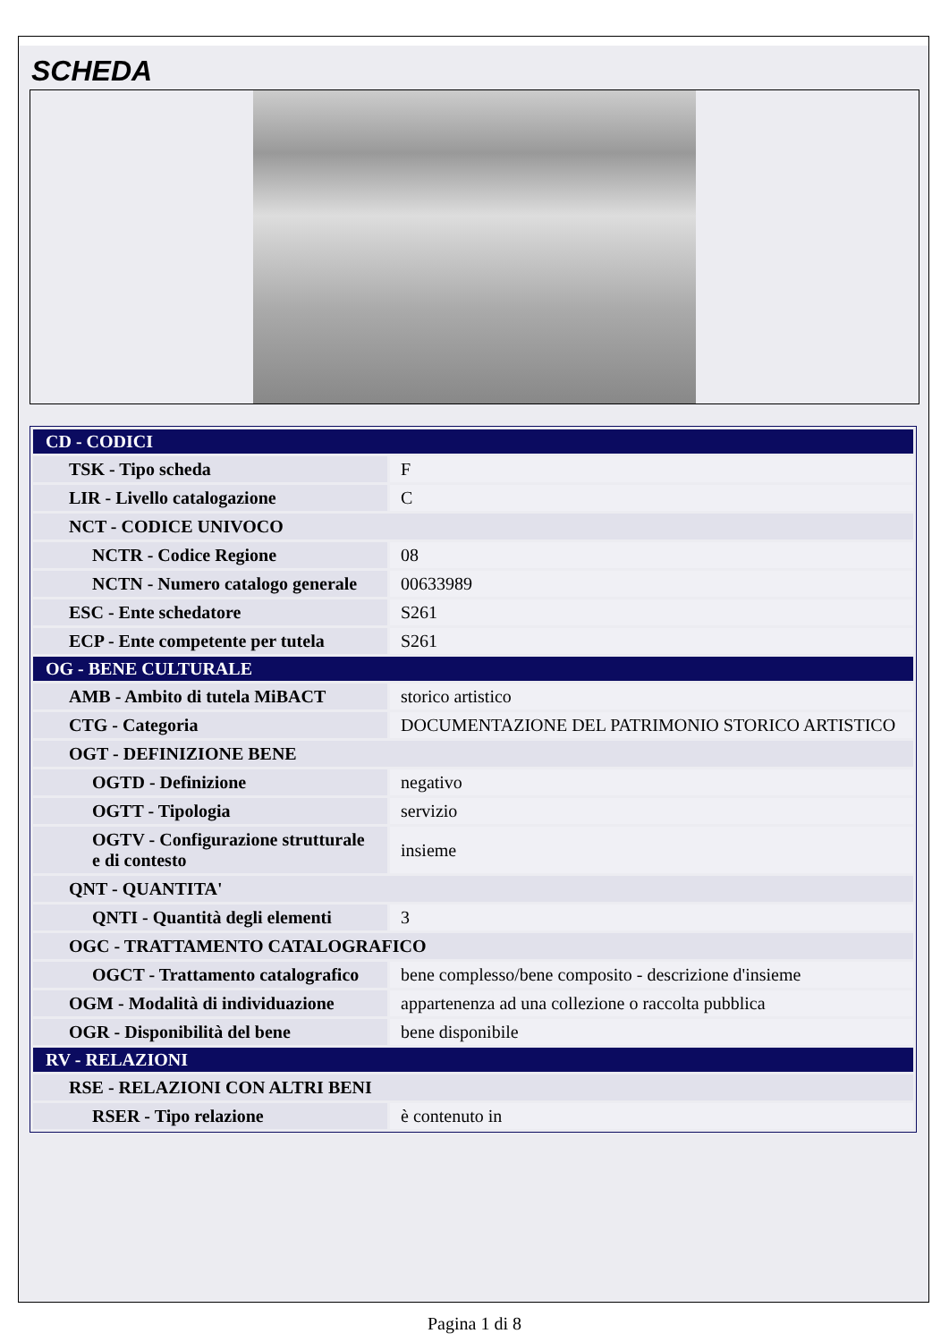SCHEDA
| CD - CODICI | |
| TSK - Tipo scheda | F |
| LIR - Livello catalogazione | C |
| NCT - CODICE UNIVOCO | |
| NCTR - Codice Regione | 08 |
| NCTN - Numero catalogo generale | 00633989 |
| ESC - Ente schedatore | S261 |
| ECP - Ente competente per tutela | S261 |
| OG - BENE CULTURALE | |
| AMB - Ambito di tutela MiBACT | storico artistico |
| CTG - Categoria | DOCUMENTAZIONE DEL PATRIMONIO STORICO ARTISTICO |
| OGT - DEFINIZIONE BENE | |
| OGTD - Definizione | negativo |
| OGTT - Tipologia | servizio |
| OGTV - Configurazione strutturale e di contesto | insieme |
| QNT - QUANTITA' | |
| QNTI - Quantità degli elementi | 3 |
| OGC - TRATTAMENTO CATALOGRAFICO | |
| OGCT - Trattamento catalografico | bene complesso/bene composito - descrizione d'insieme |
| OGM - Modalità di individuazione | appartenenza ad una collezione o raccolta pubblica |
| OGR - Disponibilità del bene | bene disponibile |
| RV - RELAZIONI | |
| RSE - RELAZIONI CON ALTRI BENI | |
| RSER - Tipo relazione | è contenuto in |
Pagina 1 di 8